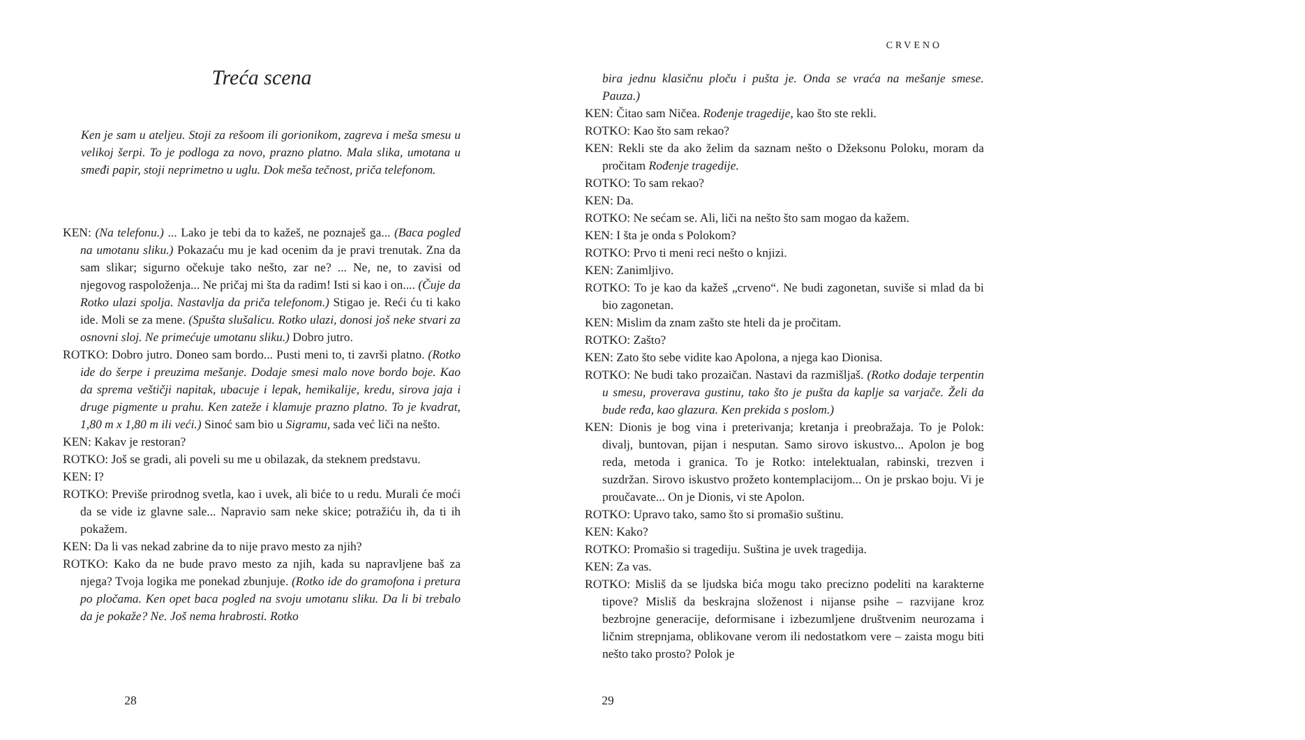Treća scena
Ken je sam u ateljeu. Stoji za rešoom ili gorionikom, zagreva i meša smesu u velikoj šerpi. To je podloga za novo, prazno platno. Mala slika, umotana u smeđi papir, stoji neprimetno u uglu. Dok meša tečnost, priča telefonom.
KEN: (Na telefonu.) ... Lako je tebi da to kažeš, ne poznaješ ga... (Baca pogled na umotanu sliku.) Pokazaću mu je kad ocenim da je pravi trenutak. Zna da sam slikar; sigurno očekuje tako nešto, zar ne? ... Ne, ne, to zavisi od njegovog raspoloženja... Ne pričaj mi šta da radim! Isti si kao i on.... (Čuje da Rotko ulazi spolja. Nastavlja da priča telefonom.) Stigao je. Reći ću ti kako ide. Moli se za mene. (Spušta slušalicu. Rotko ulazi, donosi još neke stvari za osnovni sloj. Ne primećuje umotanu sliku.) Dobro jutro.
ROTKO: Dobro jutro. Doneo sam bordo... Pusti meni to, ti završi platno. (Rotko ide do šerpe i preuzima mešanje. Dodaje smesi malo nove bordo boje. Kao da sprema veštičji napitak, ubacuje i lepak, hemikalije, kredu, sirova jaja i druge pigmente u prahu. Ken zateže i klamuje prazno platno. To je kvadrat, 1,80 m x 1,80 m ili veći.) Sinoć sam bio u Sigramu, sada već liči na nešto.
KEN: Kakav je restoran?
ROTKO: Još se gradi, ali poveli su me u obilazak, da steknem predstavu.
KEN: I?
ROTKO: Previše prirodnog svetla, kao i uvek, ali biće to u redu. Murali će moći da se vide iz glavne sale... Napravio sam neke skice; potražiću ih, da ti ih pokažem.
KEN: Da li vas nekad zabrine da to nije pravo mesto za njih?
ROTKO: Kako da ne bude pravo mesto za njih, kada su napravljene baš za njega? Tvoja logika me ponekad zbunjuje. (Rotko ide do gramofona i pretura po pločama. Ken opet baca pogled na svoju umotanu sliku. Da li bi trebalo da je pokaže? Ne. Još nema hrabrosti. Rotko
28
CRVENO
bira jednu klasičnu ploču i pušta je. Onda se vraća na mešanje smese. Pauza.)
KEN: Čitao sam Ničea. Rođenje tragedije, kao što ste rekli.
ROTKO: Kao što sam rekao?
KEN: Rekli ste da ako želim da saznam nešto o Džeksonu Poloku, moram da pročitam Rođenje tragedije.
ROTKO: To sam rekao?
KEN: Da.
ROTKO: Ne sećam se. Ali, liči na nešto što sam mogao da kažem.
KEN: I šta je onda s Polokom?
ROTKO: Prvo ti meni reci nešto o knjizi.
KEN: Zanimljivo.
ROTKO: To je kao da kažeš „crveno“. Ne budi zagonetan, suviše si mlad da bi bio zagonetan.
KEN: Mislim da znam zašto ste hteli da je pročitam.
ROTKO: Zašto?
KEN: Zato što sebe vidite kao Apolona, a njega kao Dionisa.
ROTKO: Ne budi tako prozaičan. Nastavi da razmišljaš. (Rotko dodaje terpentin u smesu, proverava gustinu, tako što je pušta da kaplje sa varjače. Želi da bude ređa, kao glazura. Ken prekida s poslom.)
KEN: Dionis je bog vina i preterivanja; kretanja i preobražaja. To je Polok: divalj, buntovan, pijan i nesputan. Samo sirovo iskustvo... Apolon je bog reda, metoda i granica. To je Rotko: intelektualan, rabinski, trezven i suzdržan. Sirovo iskustvo prožeto kontemplacijom... On je prskao boju. Vi je proučavate... On je Dionis, vi ste Apolon.
ROTKO: Upravo tako, samo što si promašio suštinu.
KEN: Kako?
ROTKO: Promašio si tragediju. Suština je uvek tragedija.
KEN: Za vas.
ROTKO: Misliš da se ljudska bića mogu tako precizno podeliti na karakterne tipove? Misliš da beskrajna složenost i nijanse psihe – razvijane kroz bezbrojne generacije, deformisane i izbezumljene društvenim neurozama i ličnim strepnjama, oblikovane verom ili nedostatkom vere – zaista mogu biti nešto tako prosto? Polok je
29